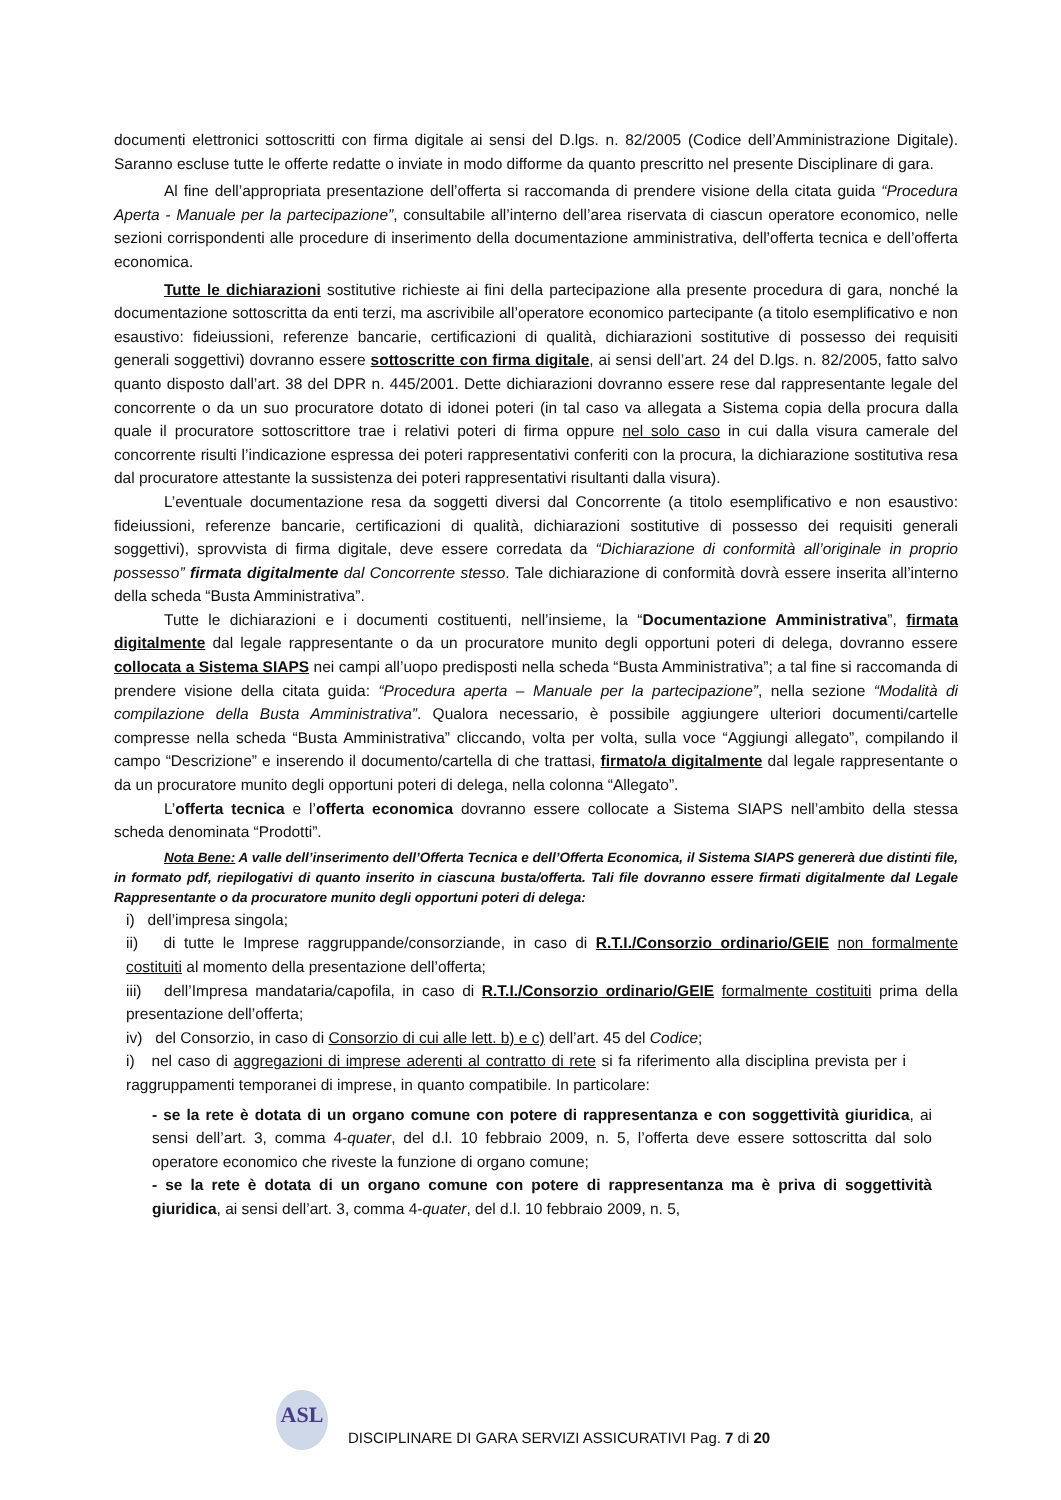documenti elettronici sottoscritti con firma digitale ai sensi del D.lgs. n. 82/2005 (Codice dell’Amministrazione Digitale). Saranno escluse tutte le offerte redatte o inviate in modo difforme da quanto prescritto nel presente Disciplinare di gara.
Al fine dell’appropriata presentazione dell’offerta si raccomanda di prendere visione della citata guida “Procedura Aperta - Manuale per la partecipazione”, consultabile all’interno dell’area riservata di ciascun operatore economico, nelle sezioni corrispondenti alle procedure di inserimento della documentazione amministrativa, dell’offerta tecnica e dell’offerta economica.
Tutte le dichiarazioni sostitutive richieste ai fini della partecipazione alla presente procedura di gara, nonché la documentazione sottoscritta da enti terzi, ma ascrivibile all’operatore economico partecipante (a titolo esemplificativo e non esaustivo: fideiussioni, referenze bancarie, certificazioni di qualità, dichiarazioni sostitutive di possesso dei requisiti generali soggettivi) dovranno essere sottoscritte con firma digitale, ai sensi dell’art. 24 del D.lgs. n. 82/2005, fatto salvo quanto disposto dall’art. 38 del DPR n. 445/2001. Dette dichiarazioni dovranno essere rese dal rappresentante legale del concorrente o da un suo procuratore dotato di idonei poteri (in tal caso va allegata a Sistema copia della procura dalla quale il procuratore sottoscrittore trae i relativi poteri di firma oppure nel solo caso in cui dalla visura camerale del concorrente risulti l’indicazione espressa dei poteri rappresentativi conferiti con la procura, la dichiarazione sostitutiva resa dal procuratore attestante la sussistenza dei poteri rappresentativi risultanti dalla visura).
L’eventuale documentazione resa da soggetti diversi dal Concorrente (a titolo esemplificativo e non esaustivo: fideiussioni, referenze bancarie, certificazioni di qualità, dichiarazioni sostitutive di possesso dei requisiti generali soggettivi), sprovvista di firma digitale, deve essere corredata da “Dichiarazione di conformità all’originale in proprio possesso” firmata digitalmente dal Concorrente stesso. Tale dichiarazione di conformità dovrà essere inserita all’interno della scheda “Busta Amministrativa”.
Tutte le dichiarazioni e i documenti costituenti, nell’insieme, la “Documentazione Amministrativa”, firmata digitalmente dal legale rappresentante o da un procuratore munito degli opportuni poteri di delega, dovranno essere collocata a Sistema SIAPS nei campi all’uopo predisposti nella scheda “Busta Amministrativa”; a tal fine si raccomanda di prendere visione della citata guida: “Procedura aperta – Manuale per la partecipazione”, nella sezione “Modalità di compilazione della Busta Amministrativa”. Qualora necessario, è possibile aggiungere ulteriori documenti/cartelle compresse nella scheda “Busta Amministrativa” cliccando, volta per volta, sulla voce “Aggiungi allegato”, compilando il campo “Descrizione” e inserendo il documento/cartella di che trattasi, firmato/a digitalmente dal legale rappresentante o da un procuratore munito degli opportuni poteri di delega, nella colonna “Allegato”.
L’offerta tecnica e l’offerta economica dovranno essere collocate a Sistema SIAPS nell’ambito della stessa scheda denominata “Prodotti”.
Nota Bene: A valle dell’inserimento dell’Offerta Tecnica e dell’Offerta Economica, il Sistema SIAPS genererà due distinti file, in formato pdf, riepilogativi di quanto inserito in ciascuna busta/offerta. Tali file dovranno essere firmati digitalmente dal Legale Rappresentante o da procuratore munito degli opportuni poteri di delega:
i) dell’impresa singola;
ii) di tutte le Imprese raggruppande/consorziande, in caso di R.T.I./Consorzio ordinario/GEIE non formalmente costituiti al momento della presentazione dell’offerta;
iii) dell’Impresa mandataria/capofila, in caso di R.T.I./Consorzio ordinario/GEIE formalmente costituiti prima della presentazione dell’offerta;
iv) del Consorzio, in caso di Consorzio di cui alle lett. b) e c) dell’art. 45 del Codice;
i) nel caso di aggregazioni di imprese aderenti al contratto di rete si fa riferimento alla disciplina prevista per i raggruppamenti temporanei di imprese, in quanto compatibile. In particolare:
- se la rete è dotata di un organo comune con potere di rappresentanza e con soggettività giuridica, ai sensi dell’art. 3, comma 4-quater, del d.l. 10 febbraio 2009, n. 5, l’offerta deve essere sottoscritta dal solo operatore economico che riveste la funzione di organo comune;
- se la rete è dotata di un organo comune con potere di rappresentanza ma è priva di soggettività giuridica, ai sensi dell’art. 3, comma 4-quater, del d.l. 10 febbraio 2009, n. 5,
ASL
DISCIPLINARE DI GARA SERVIZI ASSICURATIVI Pag. 7 di 20